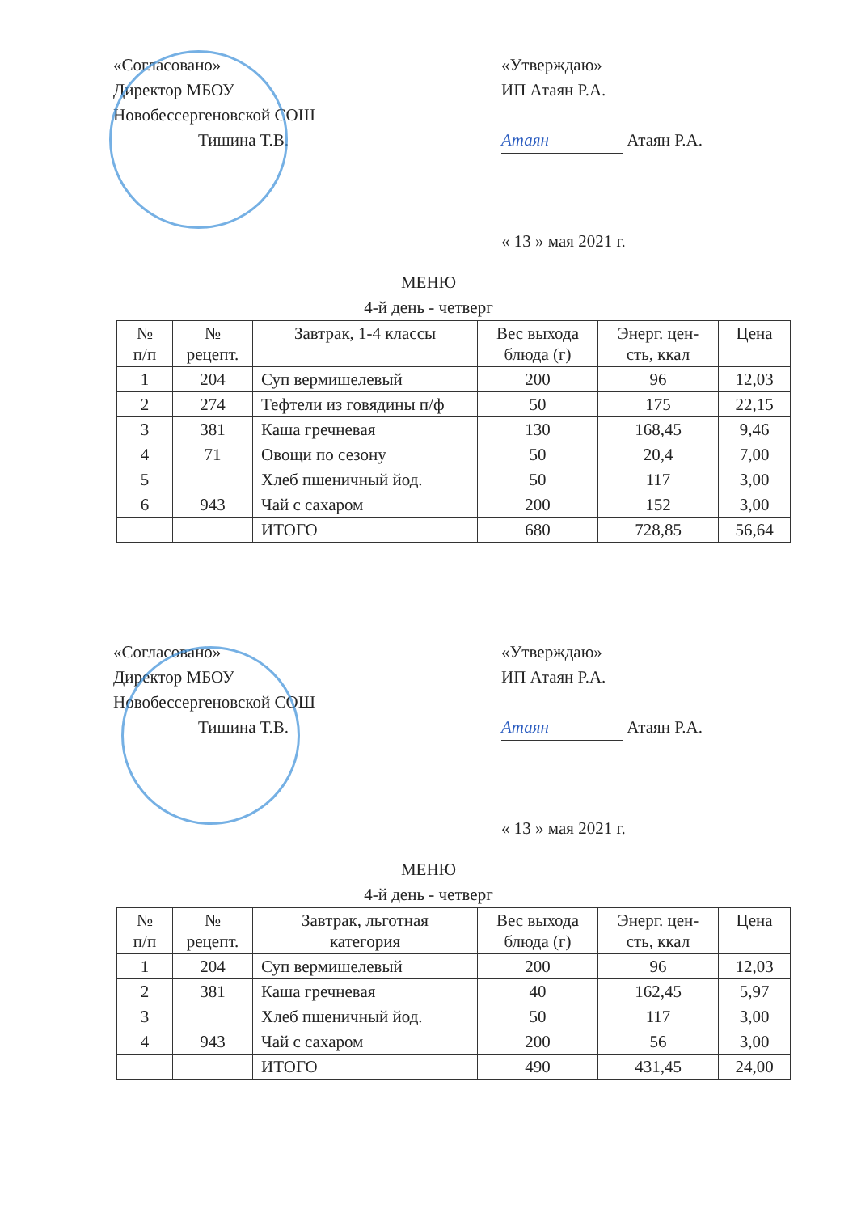«Согласовано»
Директор МБОУ
Новобессергеновской СОШ
Тишина Т.В.
«Утверждаю»
ИП Атаян Р.А.
Атаян Атаян Р.А.
« 13 » мая 2021 г.
МЕНЮ
4-й день - четверг
| № п/п | № рецепт. | Завтрак, 1-4 классы | Вес выхода блюда (г) | Энерг. цен- сть, ккал | Цена |
| --- | --- | --- | --- | --- | --- |
| 1 | 204 | Суп вермишелевый | 200 | 96 | 12,03 |
| 2 | 274 | Тефтели из говядины п/ф | 50 | 175 | 22,15 |
| 3 | 381 | Каша гречневая | 130 | 168,45 | 9,46 |
| 4 | 71 | Овощи по сезону | 50 | 20,4 | 7,00 |
| 5 | | Хлеб пшеничный йод. | 50 | 117 | 3,00 |
| 6 | 943 | Чай с сахаром | 200 | 152 | 3,00 |
| | | ИТОГО | 680 | 728,85 | 56,64 |
«Согласовано»
Директор МБОУ
Новобессергеновской СОШ
Тишина Т.В.
«Утверждаю»
ИП Атаян Р.А.
Атаян Атаян Р.А.
« 13 » мая 2021 г.
МЕНЮ
4-й день - четверг
| № п/п | № рецепт. | Завтрак, льготная категория | Вес выхода блюда (г) | Энерг. цен- сть, ккал | Цена |
| --- | --- | --- | --- | --- | --- |
| 1 | 204 | Суп вермишелевый | 200 | 96 | 12,03 |
| 2 | 381 | Каша гречневая | 40 | 162,45 | 5,97 |
| 3 | | Хлеб пшеничный йод. | 50 | 117 | 3,00 |
| 4 | 943 | Чай с сахаром | 200 | 56 | 3,00 |
| | | ИТОГО | 490 | 431,45 | 24,00 |